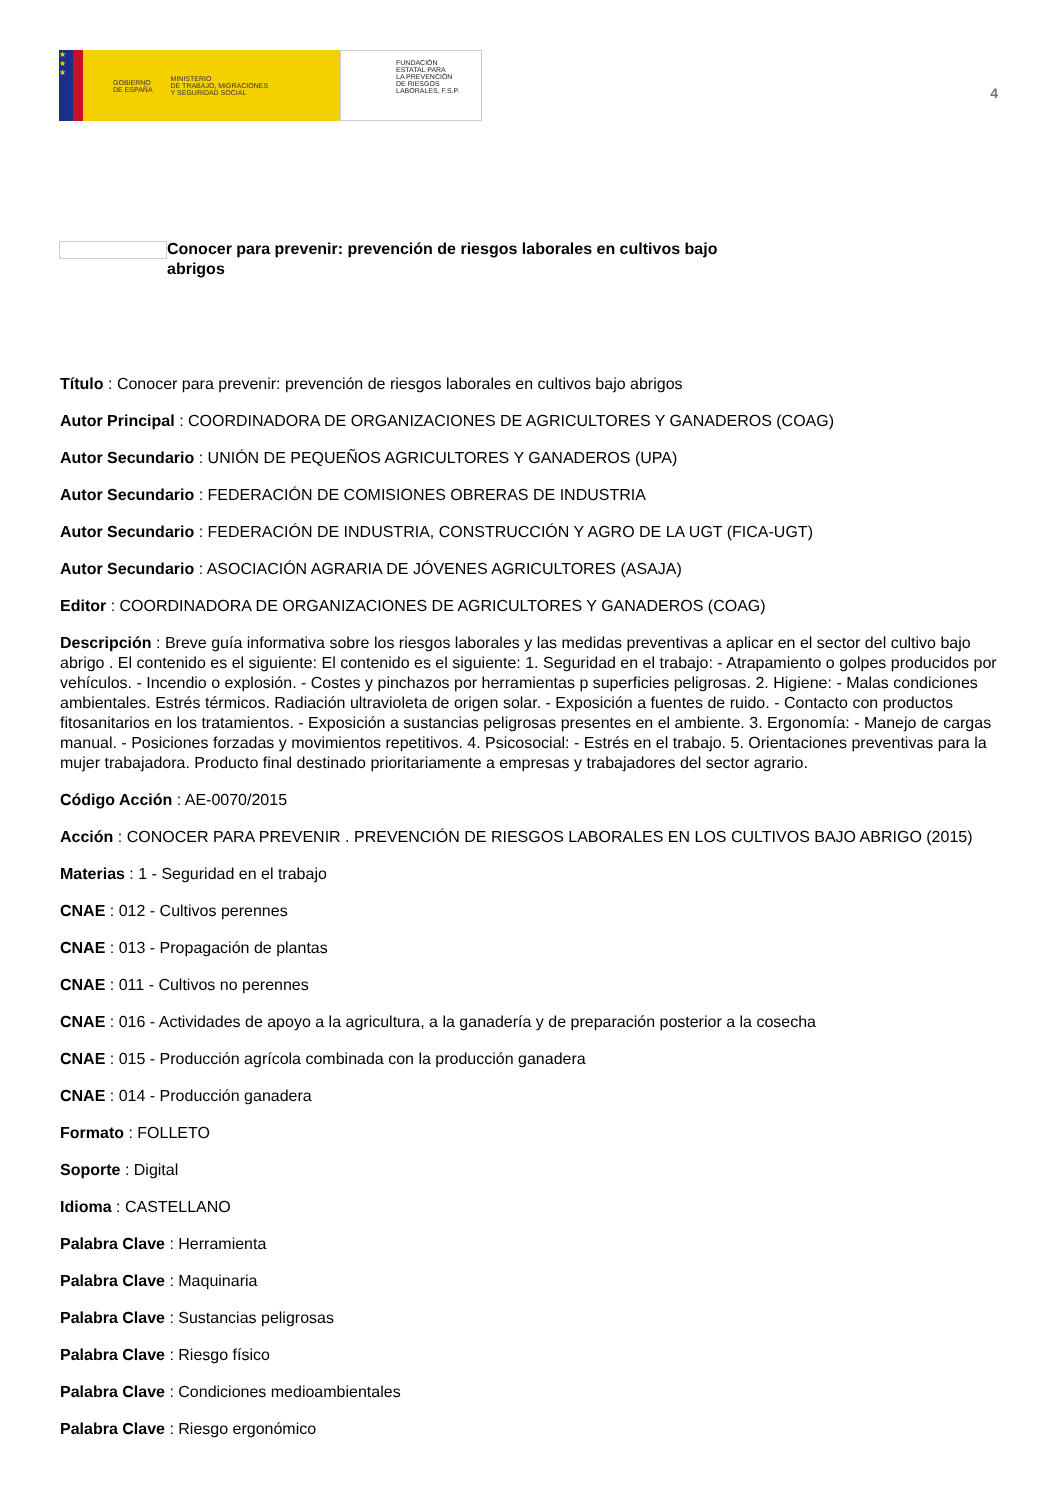★
★
★
GOBIERNO
DE ESPAÑA MINISTERIO
DE TRABAJO, MIGRACIONES
Y SEGURIDAD SOCIAL
FUNDACIÓN
ESTATAL PARA
LA PREVENCIÓN
DE RIESGOS
LABORALES, F.S.P.
4
Conocer para prevenir: prevención de riesgos laborales en cultivos bajo abrigos
Título : Conocer para prevenir: prevención de riesgos laborales en cultivos bajo abrigos
Autor Principal : COORDINADORA DE ORGANIZACIONES DE AGRICULTORES Y GANADEROS (COAG)
Autor Secundario : UNIÓN DE PEQUEÑOS AGRICULTORES Y GANADEROS (UPA)
Autor Secundario : FEDERACIÓN DE COMISIONES OBRERAS DE INDUSTRIA
Autor Secundario : FEDERACIÓN DE INDUSTRIA, CONSTRUCCIÓN Y AGRO DE LA UGT (FICA-UGT)
Autor Secundario : ASOCIACIÓN AGRARIA DE JÓVENES AGRICULTORES (ASAJA)
Editor : COORDINADORA DE ORGANIZACIONES DE AGRICULTORES Y GANADEROS (COAG)
Descripción : Breve guía informativa sobre los riesgos laborales y las medidas preventivas a aplicar en el sector del cultivo bajo abrigo . El contenido es el siguiente: El contenido es el siguiente: 1. Seguridad en el trabajo: - Atrapamiento o golpes producidos por vehículos. - Incendio o explosión. - Costes y pinchazos por herramientas p superficies peligrosas. 2. Higiene: - Malas condiciones ambientales. Estrés térmicos. Radiación ultravioleta de origen solar. - Exposición a fuentes de ruido. - Contacto con productos fitosanitarios en los tratamientos. - Exposición a sustancias peligrosas presentes en el ambiente. 3. Ergonomía: - Manejo de cargas manual. - Posiciones forzadas y movimientos repetitivos. 4. Psicosocial: - Estrés en el trabajo. 5. Orientaciones preventivas para la mujer trabajadora. Producto final destinado prioritariamente a empresas y trabajadores del sector agrario.
Código Acción : AE-0070/2015
Acción : CONOCER PARA PREVENIR . PREVENCIÓN DE RIESGOS LABORALES EN LOS CULTIVOS BAJO ABRIGO (2015)
Materias : 1 - Seguridad en el trabajo
CNAE : 012 - Cultivos perennes
CNAE : 013 - Propagación de plantas
CNAE : 011 - Cultivos no perennes
CNAE : 016 - Actividades de apoyo a la agricultura, a la ganadería y de preparación posterior a la cosecha
CNAE : 015 - Producción agrícola combinada con la producción ganadera
CNAE : 014 - Producción ganadera
Formato : FOLLETO
Soporte : Digital
Idioma : CASTELLANO
Palabra Clave : Herramienta
Palabra Clave : Maquinaria
Palabra Clave : Sustancias peligrosas
Palabra Clave : Riesgo físico
Palabra Clave : Condiciones medioambientales
Palabra Clave : Riesgo ergonómico